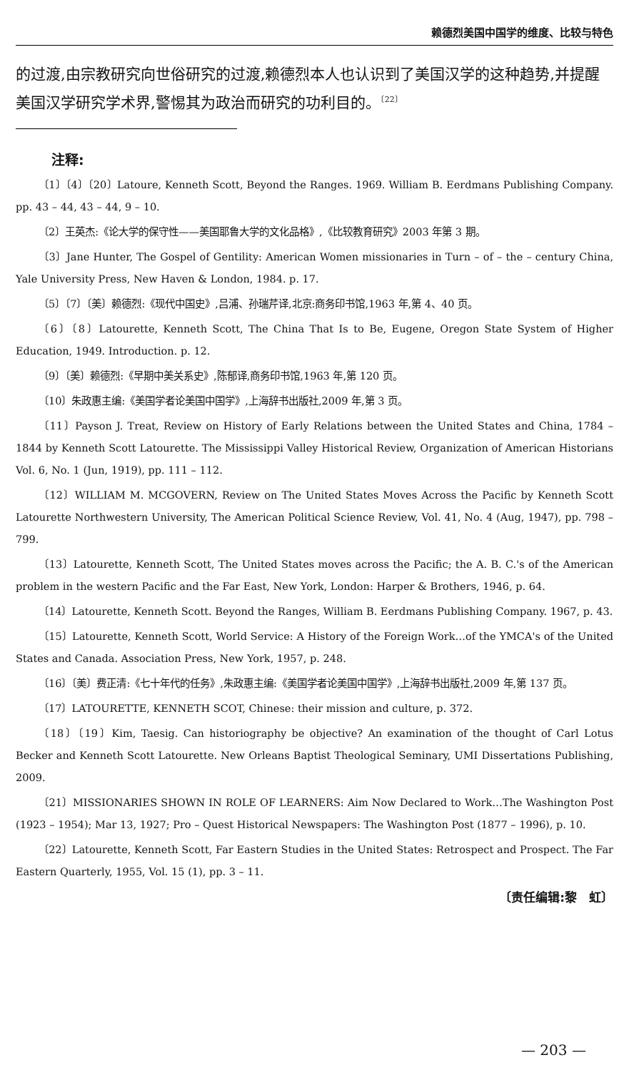赖德烈美国中国学的维度、比较与特色
的过渡,由宗教研究向世俗研究的过渡,赖德烈本人也认识到了美国汉学的这种趋势,并提醒美国汉学研究学术界,警惕其为政治而研究的功利目的。<sup>〔22〕</sup>
注释:
〔1〕〔4〕〔20〕Latoure, Kenneth Scott, Beyond the Ranges. 1969. William B. Eerdmans Publishing Company. pp. 43 – 44, 43 – 44, 9 – 10.
〔2〕王英杰:《论大学的保守性——美国耶鲁大学的文化品格》,《比较教育研究》2003 年第 3 期。
〔3〕Jane Hunter, The Gospel of Gentility: American Women missionaries in Turn – of – the – century China, Yale University Press, New Haven & London, 1984. p. 17.
〔5〕〔7〕〔美〕赖德烈:《现代中国史》,吕浦、孙瑞芹译,北京:商务印书馆,1963 年,第 4、40 页。
〔6〕〔8〕Latourette, Kenneth Scott, The China That Is to Be, Eugene, Oregon State System of Higher Education, 1949. Introduction. p. 12.
〔9〕〔美〕赖德烈:《早期中美关系史》,陈郁译,商务印书馆,1963 年,第 120 页。
〔10〕朱政惠主编:《美国学者论美国中国学》,上海辞书出版社,2009 年,第 3 页。
〔11〕Payson J. Treat, Review on History of Early Relations between the United States and China, 1784 – 1844 by Kenneth Scott Latourette. The Mississippi Valley Historical Review, Organization of American Historians Vol. 6, No. 1 (Jun, 1919), pp. 111 – 112.
〔12〕WILLIAM M. MCGOVERN, Review on The United States Moves Across the Pacific by Kenneth Scott Latourette Northwestern University, The American Political Science Review, Vol. 41, No. 4 (Aug, 1947), pp. 798 – 799.
〔13〕Latourette, Kenneth Scott, The United States moves across the Pacific; the A. B. C.'s of the American problem in the western Pacific and the Far East, New York, London: Harper & Brothers, 1946, p. 64.
〔14〕Latourette, Kenneth Scott. Beyond the Ranges, William B. Eerdmans Publishing Company. 1967, p. 43.
〔15〕Latourette, Kenneth Scott, World Service: A History of the Foreign Work…of the YMCA's of the United States and Canada. Association Press, New York, 1957, p. 248.
〔16〕〔美〕费正清:《七十年代的任务》,朱政惠主编:《美国学者论美国中国学》,上海辞书出版社,2009 年,第 137 页。
〔17〕LATOURETTE, KENNETH SCOT, Chinese: their mission and culture, p. 372.
〔18〕〔19〕Kim, Taesig. Can historiography be objective? An examination of the thought of Carl Lotus Becker and Kenneth Scott Latourette. New Orleans Baptist Theological Seminary, UMI Dissertations Publishing, 2009.
〔21〕MISSIONARIES SHOWN IN ROLE OF LEARNERS: Aim Now Declared to Work…The Washington Post (1923 – 1954); Mar 13, 1927; Pro – Quest Historical Newspapers: The Washington Post (1877 – 1996), p. 10.
〔22〕Latourette, Kenneth Scott, Far Eastern Studies in the United States: Retrospect and Prospect. The Far Eastern Quarterly, 1955, Vol. 15 (1), pp. 3 – 11.
〔责任编辑:黎　虹〕
— 203 —